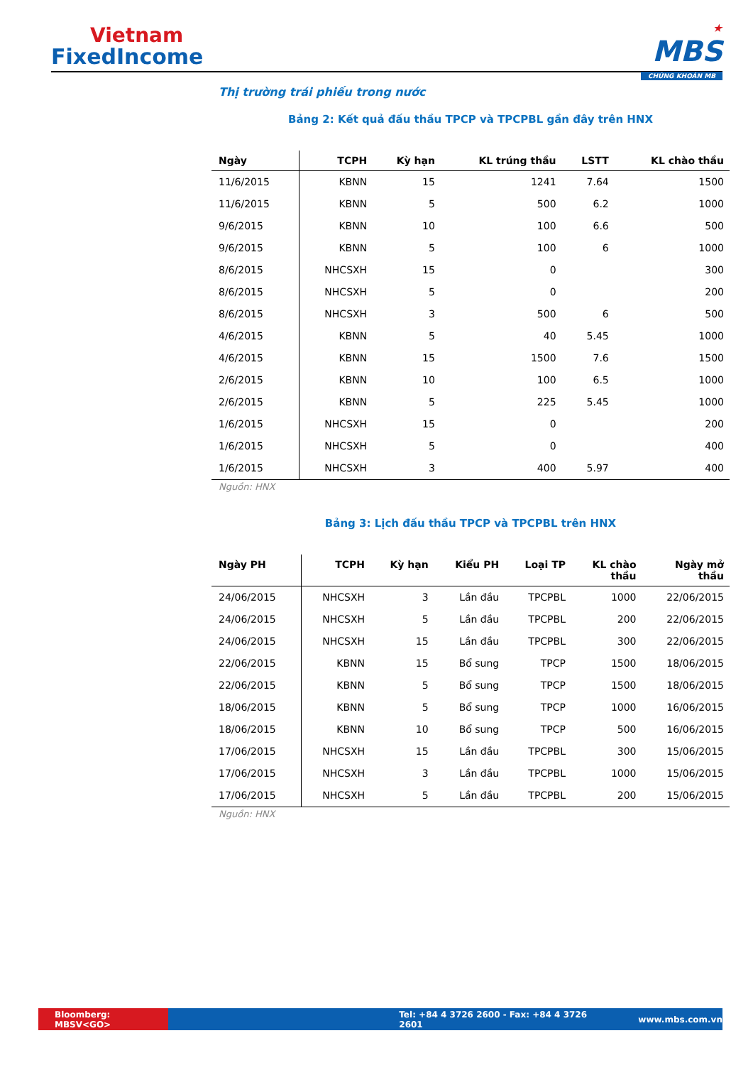Vietnam
FixedIncome
★
MBS
CHỨNG KHOÁN MB
Thị trường trái phiếu trong nước
Bảng 2: Kết quả đấu thầu TPCP và TPCPBL gần đây trên HNX
| Ngày | TCPH | Kỳ hạn | KL trúng thầu | LSTT | KL chào thầu |
| --- | --- | --- | --- | --- | --- |
| 11/6/2015 | KBNN | 15 | 1241 | 7.64 | 1500 |
| 11/6/2015 | KBNN | 5 | 500 | 6.2 | 1000 |
| 9/6/2015 | KBNN | 10 | 100 | 6.6 | 500 |
| 9/6/2015 | KBNN | 5 | 100 | 6 | 1000 |
| 8/6/2015 | NHCSXH | 15 | 0 | | 300 |
| 8/6/2015 | NHCSXH | 5 | 0 | | 200 |
| 8/6/2015 | NHCSXH | 3 | 500 | 6 | 500 |
| 4/6/2015 | KBNN | 5 | 40 | 5.45 | 1000 |
| 4/6/2015 | KBNN | 15 | 1500 | 7.6 | 1500 |
| 2/6/2015 | KBNN | 10 | 100 | 6.5 | 1000 |
| 2/6/2015 | KBNN | 5 | 225 | 5.45 | 1000 |
| 1/6/2015 | NHCSXH | 15 | 0 | | 200 |
| 1/6/2015 | NHCSXH | 5 | 0 | | 400 |
| 1/6/2015 | NHCSXH | 3 | 400 | 5.97 | 400 |
Nguồn: HNX
Bảng 3: Lịch đấu thầu TPCP và TPCPBL trên HNX
| Ngày PH | TCPH | Kỳ hạn | Kiểu PH | Loại TP | KL chào thầu | Ngày mở thầu |
| --- | --- | --- | --- | --- | --- | --- |
| 24/06/2015 | NHCSXH | 3 | Lần đầu | TPCPBL | 1000 | 22/06/2015 |
| 24/06/2015 | NHCSXH | 5 | Lần đầu | TPCPBL | 200 | 22/06/2015 |
| 24/06/2015 | NHCSXH | 15 | Lần đầu | TPCPBL | 300 | 22/06/2015 |
| 22/06/2015 | KBNN | 15 | Bổ sung | TPCP | 1500 | 18/06/2015 |
| 22/06/2015 | KBNN | 5 | Bổ sung | TPCP | 1500 | 18/06/2015 |
| 18/06/2015 | KBNN | 5 | Bổ sung | TPCP | 1000 | 16/06/2015 |
| 18/06/2015 | KBNN | 10 | Bổ sung | TPCP | 500 | 16/06/2015 |
| 17/06/2015 | NHCSXH | 15 | Lần đầu | TPCPBL | 300 | 15/06/2015 |
| 17/06/2015 | NHCSXH | 3 | Lần đầu | TPCPBL | 1000 | 15/06/2015 |
| 17/06/2015 | NHCSXH | 5 | Lần đầu | TPCPBL | 200 | 15/06/2015 |
Nguồn: HNX
Bloomberg: MBSV<GO> Tel: +84 4 3726 2600 - Fax: +84 4 3726 2601 www.mbs.com.vn